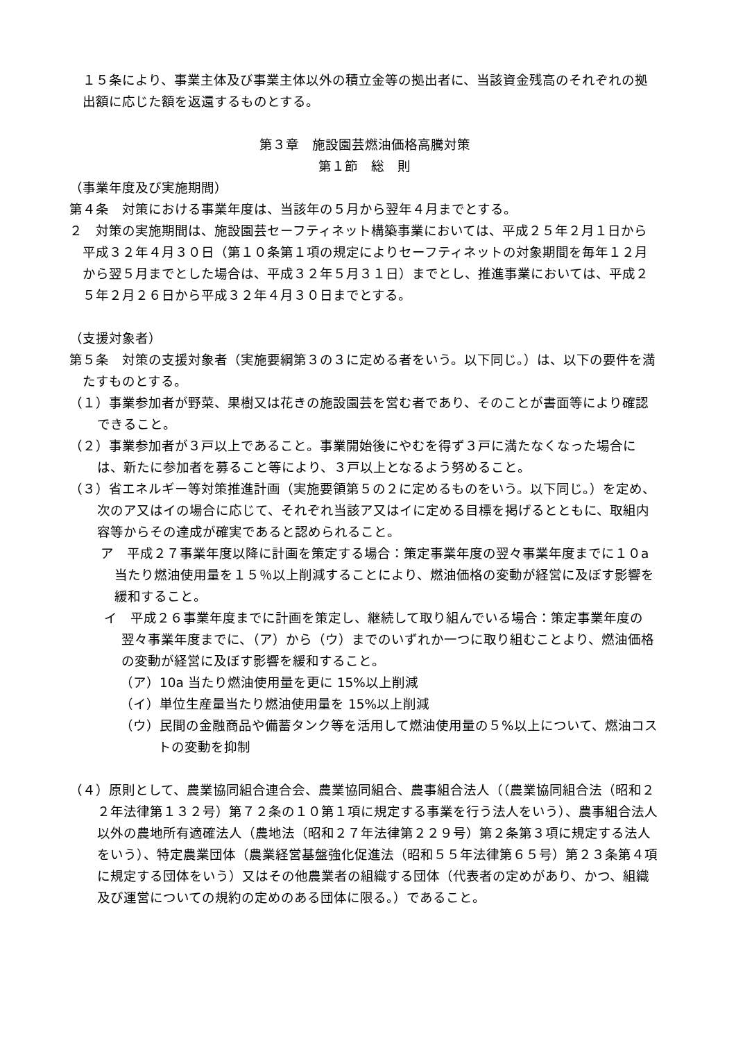１５条により、事業主体及び事業主体以外の積立金等の拠出者に、当該資金残高のそれぞれの拠出額に応じた額を返還するものとする。
第３章　施設園芸燃油価格高騰対策
第１節　総　則
（事業年度及び実施期間）
第４条　対策における事業年度は、当該年の５月から翌年４月までとする。
２　対策の実施期間は、施設園芸セーフティネット構築事業においては、平成２５年２月１日から平成３２年４月３０日（第１０条第１項の規定によりセーフティネットの対象期間を毎年１２月から翌５月までとした場合は、平成３２年５月３１日）までとし、推進事業においては、平成２５年２月２６日から平成３２年４月３０日までとする。
（支援対象者）
第５条　対策の支援対象者（実施要綱第３の３に定める者をいう。以下同じ。）は、以下の要件を満たすものとする。
（１）事業参加者が野菜、果樹又は花きの施設園芸を営む者であり、そのことが書面等により確認できること。
（２）事業参加者が３戸以上であること。事業開始後にやむを得ず３戸に満たなくなった場合には、新たに参加者を募ること等により、３戸以上となるよう努めること。
（３）省エネルギー等対策推進計画（実施要領第５の２に定めるものをいう。以下同じ。）を定め、次のア又はイの場合に応じて、それぞれ当該ア又はイに定める目標を掲げるとともに、取組内容等からその達成が確実であると認められること。
ア　平成２７事業年度以降に計画を策定する場合：策定事業年度の翌々事業年度までに１０a 当たり燃油使用量を１５％以上削減することにより、燃油価格の変動が経営に及ぼす影響を緩和すること。
イ　平成２６事業年度までに計画を策定し、継続して取り組んでいる場合：策定事業年度の翌々事業年度までに、（ア）から（ウ）までのいずれか一つに取り組むことより、燃油価格の変動が経営に及ぼす影響を緩和すること。
（ア）10a 当たり燃油使用量を更に 15%以上削減
（イ）単位生産量当たり燃油使用量を 15%以上削減
（ウ）民間の金融商品や備蓄タンク等を活用して燃油使用量の５%以上について、燃油コストの変動を抑制
（４）原則として、農業協同組合連合会、農業協同組合、農事組合法人（（農業協同組合法（昭和２２年法律第１３２号）第７２条の１０第１項に規定する事業を行う法人をいう）、農事組合法人以外の農地所有適確法人（農地法（昭和２７年法律第２２９号）第２条第３項に規定する法人をいう）、特定農業団体（農業経営基盤強化促進法（昭和５５年法律第６５号）第２３条第４項に規定する団体をいう）又はその他農業者の組織する団体（代表者の定めがあり、かつ、組織及び運営についての規約の定めのある団体に限る。）であること。